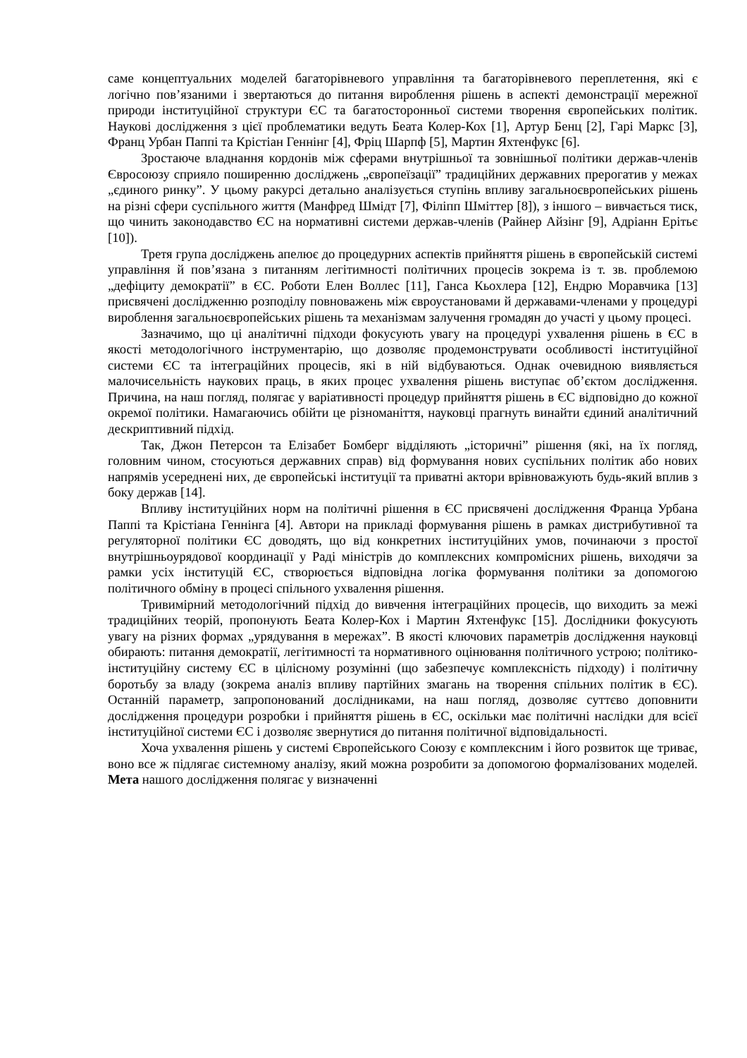саме концептуальних моделей багаторівневого управління та багаторівневого переплетення, які є логічно пов’язаними і звертаються до питання вироблення рішень в аспекті демонстрації мережної природи інституційної структури ЄС та багатосторонньої системи творення європейських політик. Наукові дослідження з цієї проблематики ведуть Беата Колер-Кох [1], Артур Бенц [2], Гарі Маркс [3], Франц Урбан Паппі та Крістіан Геннінг [4], Фріц Шарпф [5], Мартин Яхтенфукс [6].
Зростаюче владнання кордонів між сферами внутрішньої та зовнішньої політики держав-членів Євросоюзу сприяло поширенню досліджень „європеїзації” традиційних державних прерогатив у межах „єдиного ринку”. У цьому ракурсі детально аналізується ступінь впливу загальноєвропейських рішень на різні сфери суспільного життя (Манфред Шмідт [7], Філіпп Шміттер [8]), з іншого – вивчається тиск, що чинить законодавство ЄС на нормативні системи держав-членів (Райнер Айзінг [9], Адріанн Ерітьє [10]).
Третя група досліджень апелює до процедурних аспектів прийняття рішень в європейській системі управління й пов’язана з питанням легітимності політичних процесів зокрема із т. зв. проблемою „дефіциту демократії” в ЄС. Роботи Елен Воллес [11], Ганса Кьохлера [12], Ендрю Моравчика [13] присвячені дослідженню розподілу повноважень між євроустановами й державами-членами у процедурі вироблення загальноєвропейських рішень та механізмам залучення громадян до участі у цьому процесі.
Зазначимо, що ці аналітичні підходи фокусують увагу на процедурі ухвалення рішень в ЄС в якості методологічного інструментарію, що дозволяє продемонструвати особливості інституційної системи ЄС та інтеграційних процесів, які в ній відбуваються. Однак очевидною виявляється малочисельність наукових праць, в яких процес ухвалення рішень виступає об’єктом дослідження. Причина, на наш погляд, полягає у варіативності процедур прийняття рішень в ЄС відповідно до кожної окремої політики. Намагаючись обійти це різноманіття, науковці прагнуть винайти єдиний аналітичний дескриптивний підхід.
Так, Джон Петерсон та Елізабет Бомберг відділяють „історичні” рішення (які, на їх погляд, головним чином, стосуються державних справ) від формування нових суспільних політик або нових напрямів усереднені них, де європейські інституції та приватні актори врівноважують будь-який вплив з боку держав [14].
Впливу інституційних норм на політичні рішення в ЄС присвячені дослідження Франца Урбана Паппі та Крістіана Геннінга [4]. Автори на прикладі формування рішень в рамках дистрибутивної та регуляторної політики ЄС доводять, що від конкретних інституційних умов, починаючи з простої внутрішньоурядової координації у Раді міністрів до комплексних компромісних рішень, виходячи за рамки усіх інституцій ЄС, створюється відповідна логіка формування політики за допомогою політичного обміну в процесі спільного ухвалення рішення.
Тривимірний методологічний підхід до вивчення інтеграційних процесів, що виходить за межі традиційних теорій, пропонують Беата Колер-Кох і Мартин Яхтенфукс [15]. Дослідники фокусують увагу на різних формах „урядування в мережах”. В якості ключових параметрів дослідження науковці обирають: питання демократії, легітимності та нормативного оцінювання політичного устрою; політико-інституційну систему ЄС в цілісному розумінні (що забезпечує комплексність підходу) і політичну боротьбу за владу (зокрема аналіз впливу партійних змагань на творення спільних політик в ЄС). Останній параметр, запропонований дослідниками, на наш погляд, дозволяє суттєво доповнити дослідження процедури розробки і прийняття рішень в ЄС, оскільки має політичні наслідки для всієї інституційної системи ЄС і дозволяє звернутися до питання політичної відповідальності.
Хоча ухвалення рішень у системі Європейського Союзу є комплексним і його розвиток ще триває, воно все ж підлягає системному аналізу, який можна розробити за допомогою формалізованих моделей. Мета нашого дослідження полягає у визначенні